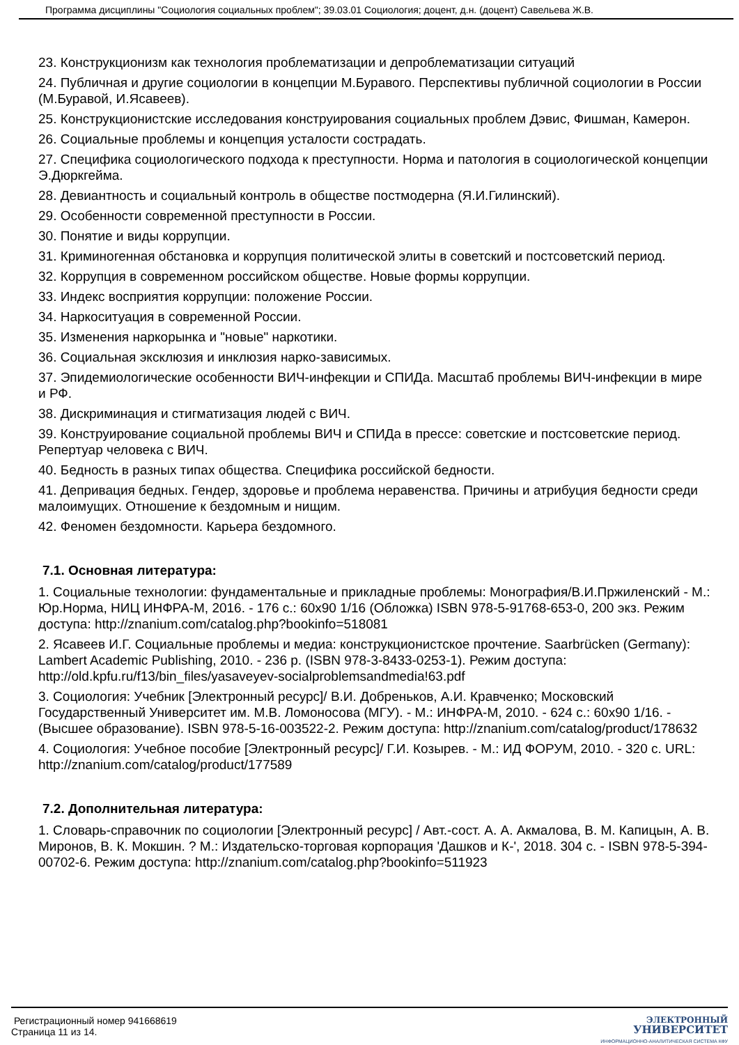Программа дисциплины "Социология социальных проблем"; 39.03.01 Социология; доцент, д.н. (доцент) Савельева Ж.В.
23. Конструкционизм как технология проблематизации и депроблематизации ситуаций
24. Публичная и другие социологии в концепции М.Буравого. Перспективы публичной социологии в России (М.Буравой, И.Ясавеев).
25. Конструкционистские исследования конструирования социальных проблем Дэвис, Фишман, Камерон.
26. Социальные проблемы и концепция усталости сострадать.
27. Специфика социологического подхода к преступности. Норма и патология в социологической концепции Э.Дюркгейма.
28. Девиантность и социальный контроль в обществе постмодерна (Я.И.Гилинский).
29. Особенности современной преступности в России.
30. Понятие и виды коррупции.
31. Криминогенная обстановка и коррупция политической элиты в советский и постсоветский период.
32. Коррупция в современном российском обществе. Новые формы коррупции.
33. Индекс восприятия коррупции: положение России.
34. Наркоситуация в современной России.
35. Изменения наркорынка и "новые" наркотики.
36. Социальная эксклюзия и инклюзия нарко-зависимых.
37. Эпидемиологические особенности ВИЧ-инфекции и СПИДа. Масштаб проблемы ВИЧ-инфекции в мире и РФ.
38. Дискриминация и стигматизация людей с ВИЧ.
39. Конструирование социальной проблемы ВИЧ и СПИДа в прессе: советские и постсоветские период. Репертуар человека с ВИЧ.
40. Бедность в разных типах общества. Специфика российской бедности.
41. Депривация бедных. Гендер, здоровье и проблема неравенства. Причины и атрибуция бедности среди малоимущих. Отношение к бездомным и нищим.
42. Феномен бездомности. Карьера бездомного.
7.1. Основная литература:
1. Социальные технологии: фундаментальные и прикладные проблемы: Монография/В.И.Пржиленский - М.: Юр.Норма, НИЦ ИНФРА-М, 2016. - 176 с.: 60x90 1/16 (Обложка) ISBN 978-5-91768-653-0, 200 экз. Режим доступа: http://znanium.com/catalog.php?bookinfo=518081
2. Ясавеев И.Г. Социальные проблемы и медиа: конструкционистское прочтение. Saarbrücken (Germany): Lambert Academic Publishing, 2010. - 236 p. (ISBN 978-3-8433-0253-1). Режим доступа: http://old.kpfu.ru/f13/bin_files/yasaveyev-socialproblemsandmedia!63.pdf
3. Социология: Учебник [Электронный ресурс]/ В.И. Добреньков, А.И. Кравченко; Московский Государственный Университет им. М.В. Ломоносова (МГУ). - М.: ИНФРА-М, 2010. - 624 с.: 60x90 1/16. - (Высшее образование). ISBN 978-5-16-003522-2. Режим доступа: http://znanium.com/catalog/product/178632
4. Социология: Учебное пособие [Электронный ресурс]/ Г.И. Козырев. - М.: ИД ФОРУМ, 2010. - 320 с. URL: http://znanium.com/catalog/product/177589
7.2. Дополнительная литература:
1. Словарь-справочник по социологии [Электронный ресурс] / Авт.-сост. А. А. Акмалова, В. М. Капицын, А. В. Миронов, В. К. Мокшин. ? М.: Издательско-торговая корпорация 'Дашков и К-', 2018. 304 с. - ISBN 978-5-394-00702-6. Режим доступа: http://znanium.com/catalog.php?bookinfo=511923
Регистрационный номер 941668619
Страница 11 из 14.
ЭЛЕКТРОННЫЙ
УНИВЕРСИТЕТ
ИНФОРМАЦИОННО-АНАЛИТИЧЕСКАЯ СИСТЕМА КФУ